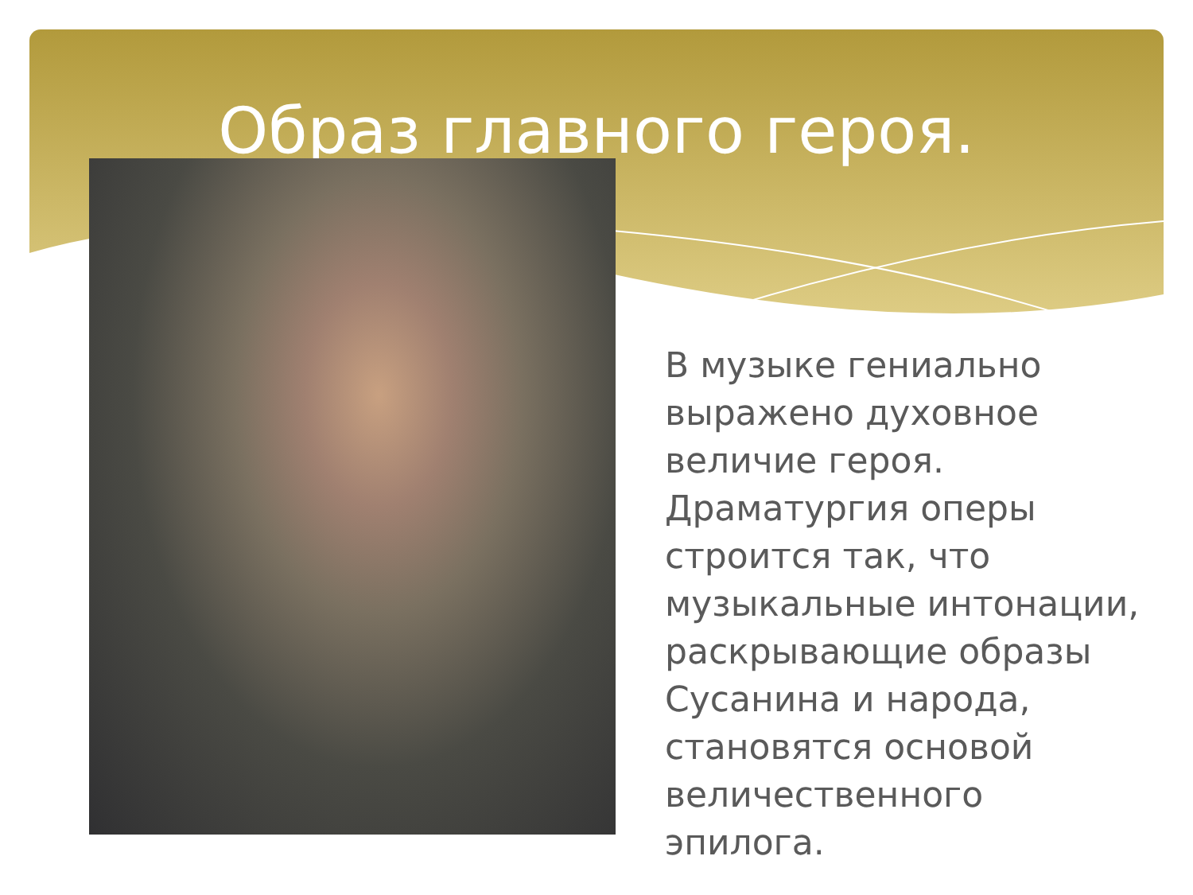Образ главного героя.
В музыке гениально выражено духовное величие героя. Драматургия оперы строится так, что музыкальные интонации, раскрывающие образы Сусанина и народа, становятся основой величественного эпилога.